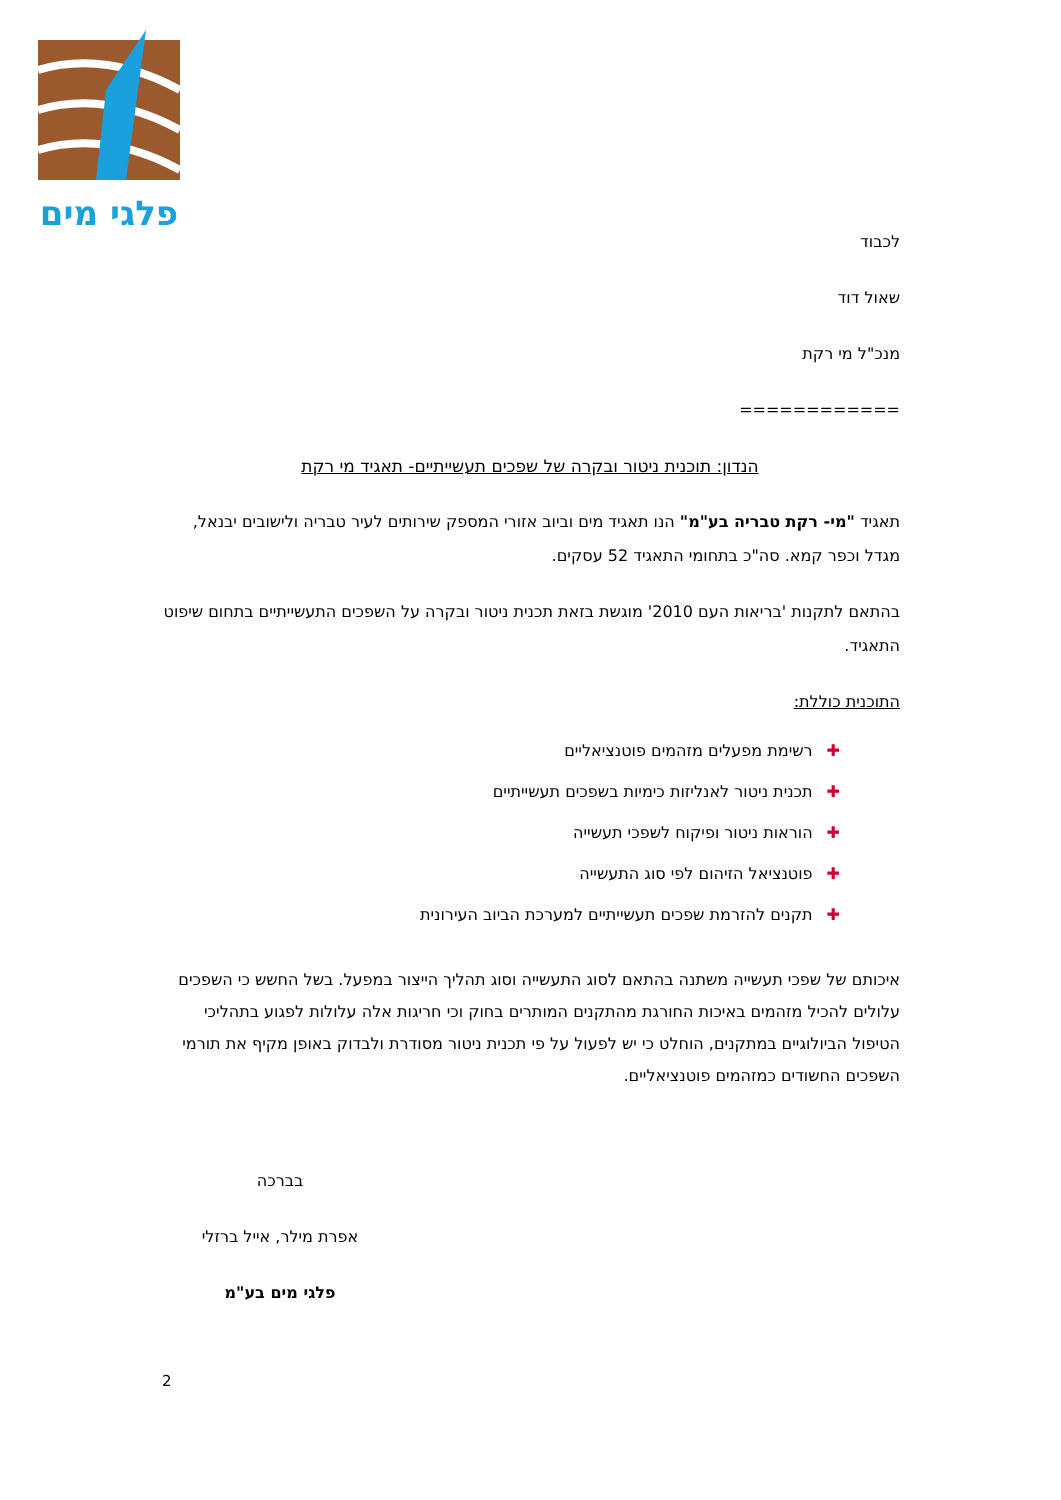פלגי מים
לכבוד
שאול דוד
מנכ"ל מי רקת
============
הנדון: תוכנית ניטור ובקרה של שפכים תעשייתיים- תאגיד מי רקת
תאגיד "מי- רקת טבריה בע"מ" הנו תאגיד מים וביוב אזורי המספק שירותים לעיר טבריה ולישובים יבנאל, מגדל וכפר קמא. סה"כ בתחומי התאגיד 52 עסקים.
בהתאם לתקנות 'בריאות העם 2010' מוגשת בזאת תכנית ניטור ובקרה על השפכים התעשייתיים בתחום שיפוט התאגיד.
התוכנית כוללת:
✚רשימת מפעלים מזהמים פוטנציאליים
✚תכנית ניטור לאנליזות כימיות בשפכים תעשייתיים
✚הוראות ניטור ופיקוח לשפכי תעשייה
✚פוטנציאל הזיהום לפי סוג התעשייה
✚תקנים להזרמת שפכים תעשייתיים למערכת הביוב העירונית
איכותם של שפכי תעשייה משתנה בהתאם לסוג התעשייה וסוג תהליך הייצור במפעל. בשל החשש כי השפכים עלולים להכיל מזהמים באיכות החורגת מהתקנים המותרים בחוק וכי חריגות אלה עלולות לפגוע בתהליכי הטיפול הביולוגיים במתקנים, הוחלט כי יש לפעול על פי תכנית ניטור מסודרת ולבדוק באופן מקיף את תורמי השפכים החשודים כמזהמים פוטנציאליים.
בברכה
אפרת מילר, אייל ברזלי
פלגי מים בע"מ
2